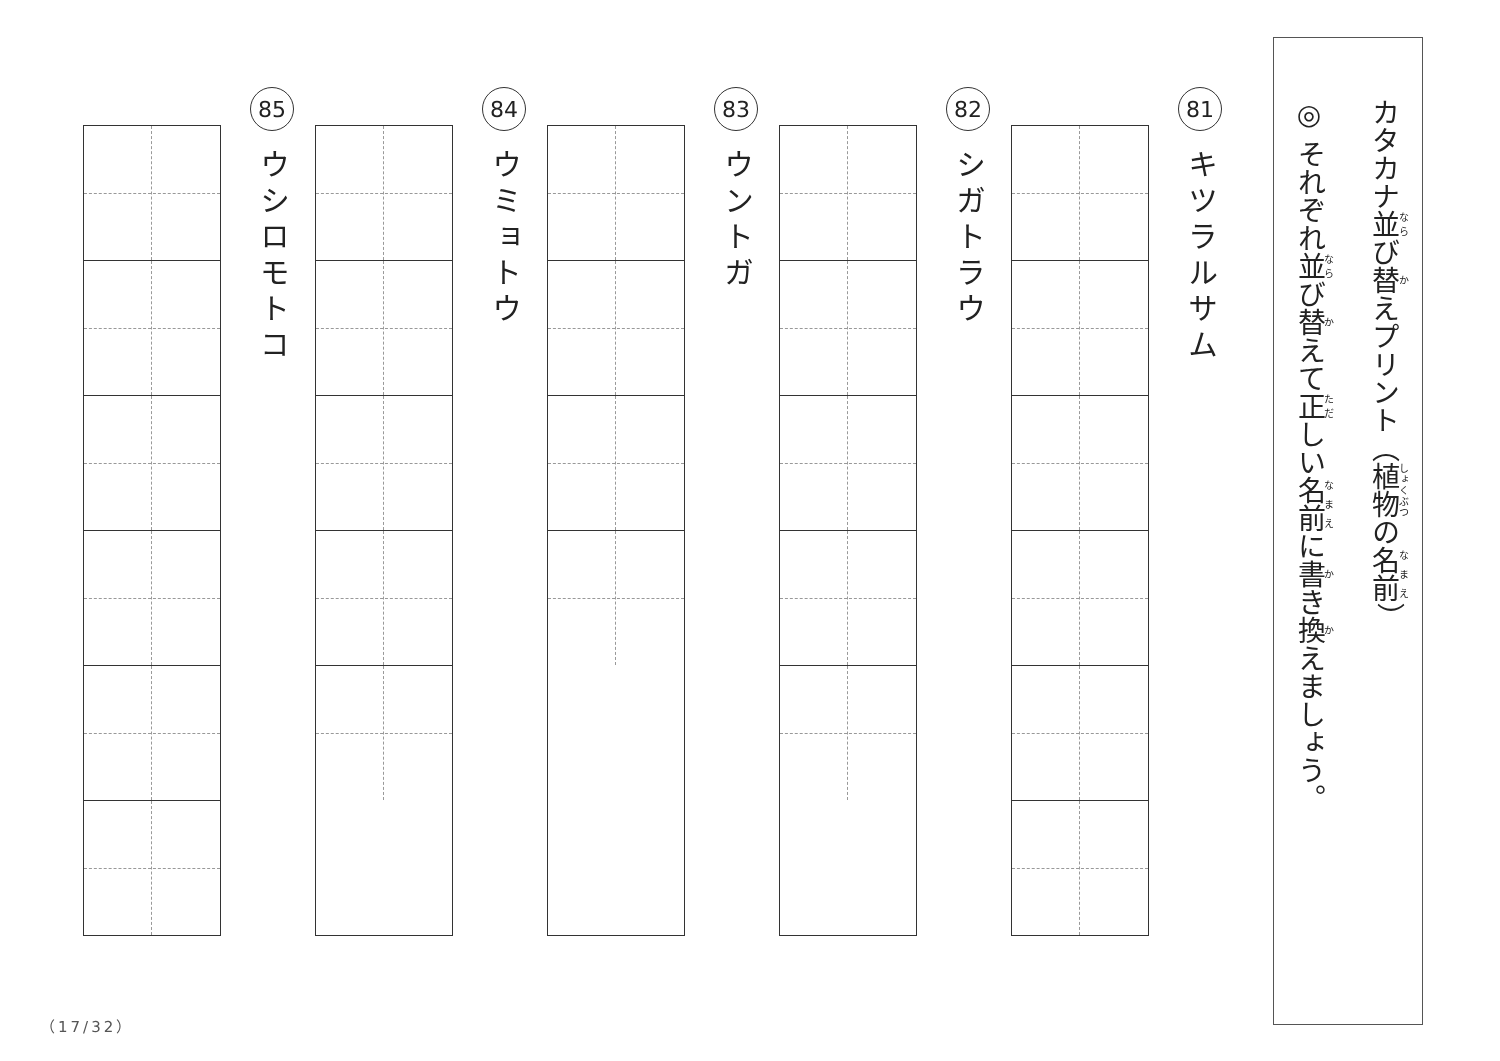カタカナ並び替えプリント（植物の名前）
◎ それぞれ並び替えて正しい名前に書き換えましょう。
81
キツラルサム
82
シガトラウ
83
ウントガ
84
ウミョトウ
85
ウシロモトコ
（17/32）